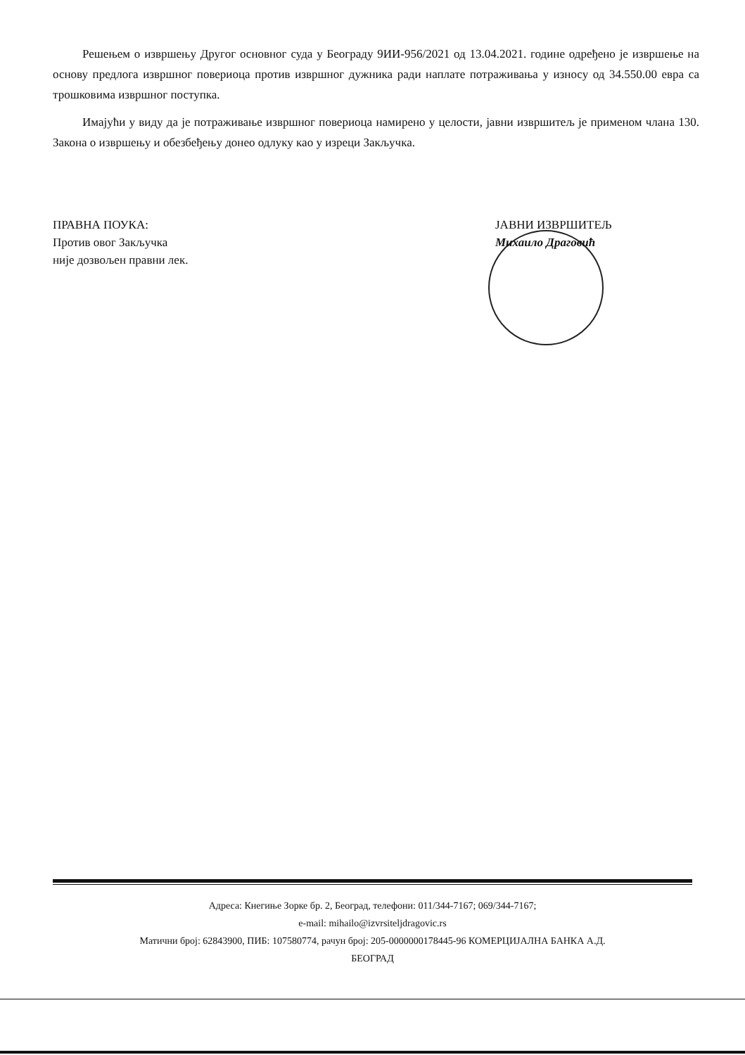Решењем о извршењу Другог основног суда у Београду 9ИИ-956/2021 од 13.04.2021. године одређено је извршење на основу предлога извршног повериоца против извршног дужника ради наплате потраживања у износу од 34.550.00 евра са трошковима извршног поступка.
Имајући у виду да је потраживање извршног повериоца намирено у целости, јавни извршитељ је применом члана 130. Закона о извршењу и обезбеђењу донео одлуку као у изреци Закључка.
ПРАВНА ПОУКА:
Против овог Закључка
није дозвољен правни лек.
ЈАВНИ ИЗВРШИТЕЉ
Михаило Драговић
Адреса: Кнегиње Зорке бр. 2, Београд, телефони: 011/344-7167; 069/344-7167;
e-mail: mihailo@izvrsiteljdragovic.rs
Матични број: 62843900, ПИБ: 107580774, рачун број: 205-0000000178445-96 КОМЕРЦИЈАЛНА БАНКА А.Д.
БЕОГРАД